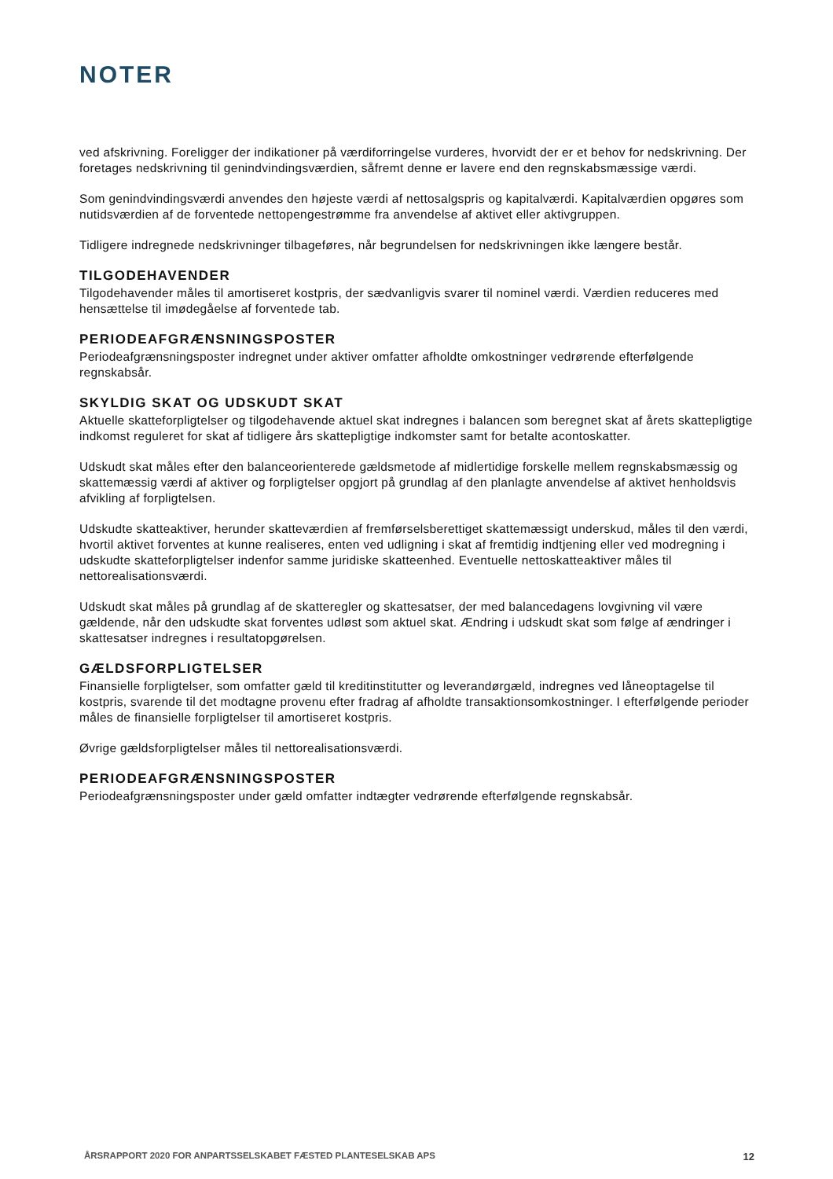NOTER
ved afskrivning. Foreligger der indikationer på værdiforringelse vurderes, hvorvidt der er et behov for nedskrivning. Der foretages nedskrivning til genindvindingsværdien, såfremt denne er lavere end den regnskabsmæssige værdi.
Som genindvindingsværdi anvendes den højeste værdi af nettosalgspris og kapitalværdi. Kapitalværdien opgøres som nutidsværdien af de forventede nettopengestrømme fra anvendelse af aktivet eller aktivgruppen.
Tidligere indregnede nedskrivninger tilbageføres, når begrundelsen for nedskrivningen ikke længere består.
TILGODEHAVENDER
Tilgodehavender måles til amortiseret kostpris, der sædvanligvis svarer til nominel værdi. Værdien reduceres med hensættelse til imødegåelse af forventede tab.
PERIODEAFGRÆNSNINGSPOSTER
Periodeafgrænsningsposter indregnet under aktiver omfatter afholdte omkostninger vedrørende efterfølgende regnskabsår.
SKYLDIG SKAT OG UDSKUDT SKAT
Aktuelle skatteforpligtelser og tilgodehavende aktuel skat indregnes i balancen som beregnet skat af årets skattepligtige indkomst reguleret for skat af tidligere års skattepligtige indkomster samt for betalte acontoskatter.
Udskudt skat måles efter den balanceorienterede gældsmetode af midlertidige forskelle mellem regnskabsmæssig og skattemæssig værdi af aktiver og forpligtelser opgjort på grundlag af den planlagte anvendelse af aktivet henholdsvis afvikling af forpligtelsen.
Udskudte skatteaktiver, herunder skatteværdien af fremførselsberettiget skattemæssigt underskud, måles til den værdi, hvortil aktivet forventes at kunne realiseres, enten ved udligning i skat af fremtidig indtjening eller ved modregning i udskudte skatteforpligtelser indenfor samme juridiske skatteenhed. Eventuelle nettoskatteaktiver måles til nettorealisationsværdi.
Udskudt skat måles på grundlag af de skatteregler og skattesatser, der med balancedagens lovgivning vil være gældende, når den udskudte skat forventes udløst som aktuel skat. Ændring i udskudt skat som følge af ændringer i skattesatser indregnes i resultatopgørelsen.
GÆLDSFORPLIGTELSER
Finansielle forpligtelser, som omfatter gæld til kreditinstitutter og leverandørgæld, indregnes ved låneoptagelse til kostpris, svarende til det modtagne provenu efter fradrag af afholdte transaktionsomkostninger. I efterfølgende perioder måles de finansielle forpligtelser til amortiseret kostpris.
Øvrige gældsforpligtelser måles til nettorealisationsværdi.
PERIODEAFGRÆNSNINGSPOSTER
Periodeafgrænsningsposter under gæld omfatter indtægter vedrørende efterfølgende regnskabsår.
ÅRSRAPPORT 2020 FOR ANPARTSSELSKABET FÆSTED PLANTESELSKAB APS 12